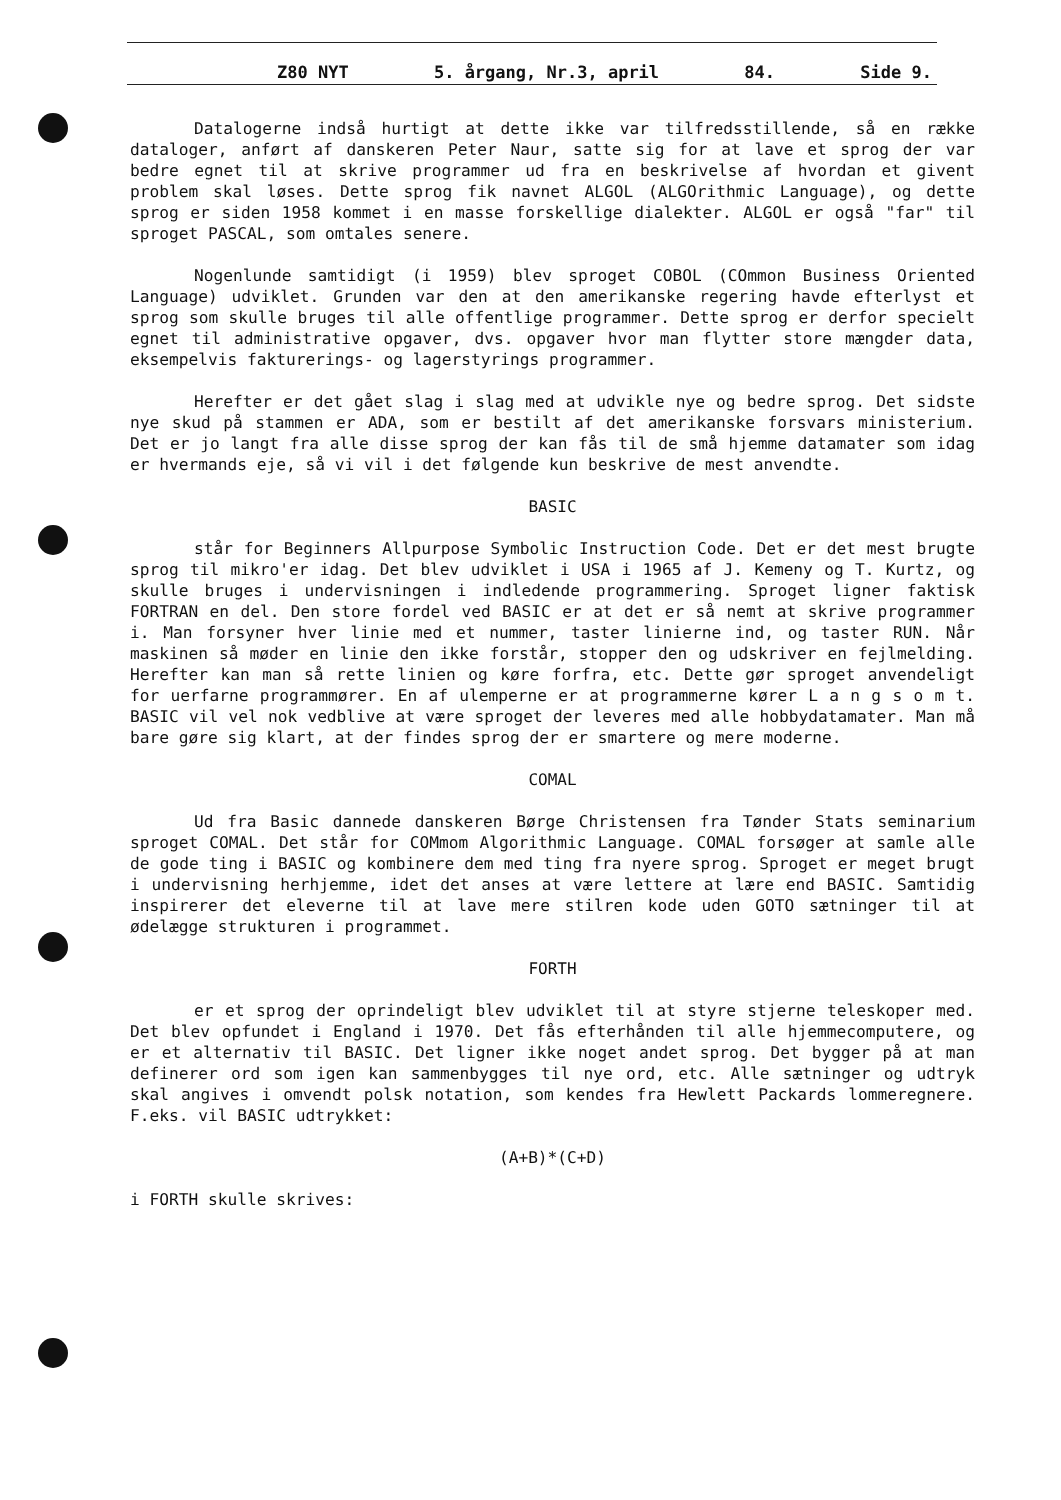Z80 NYT 5. årgang, Nr.3, april 84. Side 9.
Datalogerne indså hurtigt at dette ikke var tilfredsstillende, så en række dataloger, anført af danskeren Peter Naur, satte sig for at lave et sprog der var bedre egnet til at skrive programmer ud fra en beskrivelse af hvordan et givent problem skal løses. Dette sprog fik navnet ALGOL (ALGOrithmic Language), og dette sprog er siden 1958 kommet i en masse forskellige dialekter. ALGOL er også "far" til sproget PASCAL, som omtales senere.
Nogenlunde samtidigt (i 1959) blev sproget COBOL (COmmon Business Oriented Language) udviklet. Grunden var den at den amerikanske regering havde efterlyst et sprog som skulle bruges til alle offentlige programmer. Dette sprog er derfor specielt egnet til administrative opgaver, dvs. opgaver hvor man flytter store mængder data, eksempelvis fakturerings- og lagerstyrings programmer.
Herefter er det gået slag i slag med at udvikle nye og bedre sprog. Det sidste nye skud på stammen er ADA, som er bestilt af det amerikanske forsvars ministerium. Det er jo langt fra alle disse sprog der kan fås til de små hjemme datamater som idag er hvermands eje, så vi vil i det følgende kun beskrive de mest anvendte.
BASIC
står for Beginners Allpurpose Symbolic Instruction Code. Det er det mest brugte sprog til mikro'er idag. Det blev udviklet i USA i 1965 af J. Kemeny og T. Kurtz, og skulle bruges i undervisningen i indledende programmering. Sproget ligner faktisk FORTRAN en del. Den store fordel ved BASIC er at det er så nemt at skrive programmer i. Man forsyner hver linie med et nummer, taster linierne ind, og taster RUN. Når maskinen så møder en linie den ikke forstår, stopper den og udskriver en fejlmelding. Herefter kan man så rette linien og køre forfra, etc. Dette gør sproget anvendeligt for uerfarne programmører. En af ulemperne er at programmerne kører L a n g s o m t. BASIC vil vel nok vedblive at være sproget der leveres med alle hobbydatamater. Man må bare gøre sig klart, at der findes sprog der er smartere og mere moderne.
COMAL
Ud fra Basic dannede danskeren Børge Christensen fra Tønder Stats seminarium sproget COMAL. Det står for COMmom Algorithmic Language. COMAL forsøger at samle alle de gode ting i BASIC og kombinere dem med ting fra nyere sprog. Sproget er meget brugt i undervisning herhjemme, idet det anses at være lettere at lære end BASIC. Samtidig inspirerer det eleverne til at lave mere stilren kode uden GOTO sætninger til at ødelægge strukturen i programmet.
FORTH
er et sprog der oprindeligt blev udviklet til at styre stjerne teleskoper med. Det blev opfundet i England i 1970. Det fås efterhånden til alle hjemmecomputere, og er et alternativ til BASIC. Det ligner ikke noget andet sprog. Det bygger på at man definerer ord som igen kan sammenbygges til nye ord, etc. Alle sætninger og udtryk skal angives i omvendt polsk notation, som kendes fra Hewlett Packards lommeregnere. F.eks. vil BASIC udtrykket:
(A+B)*(C+D)
i FORTH skulle skrives: